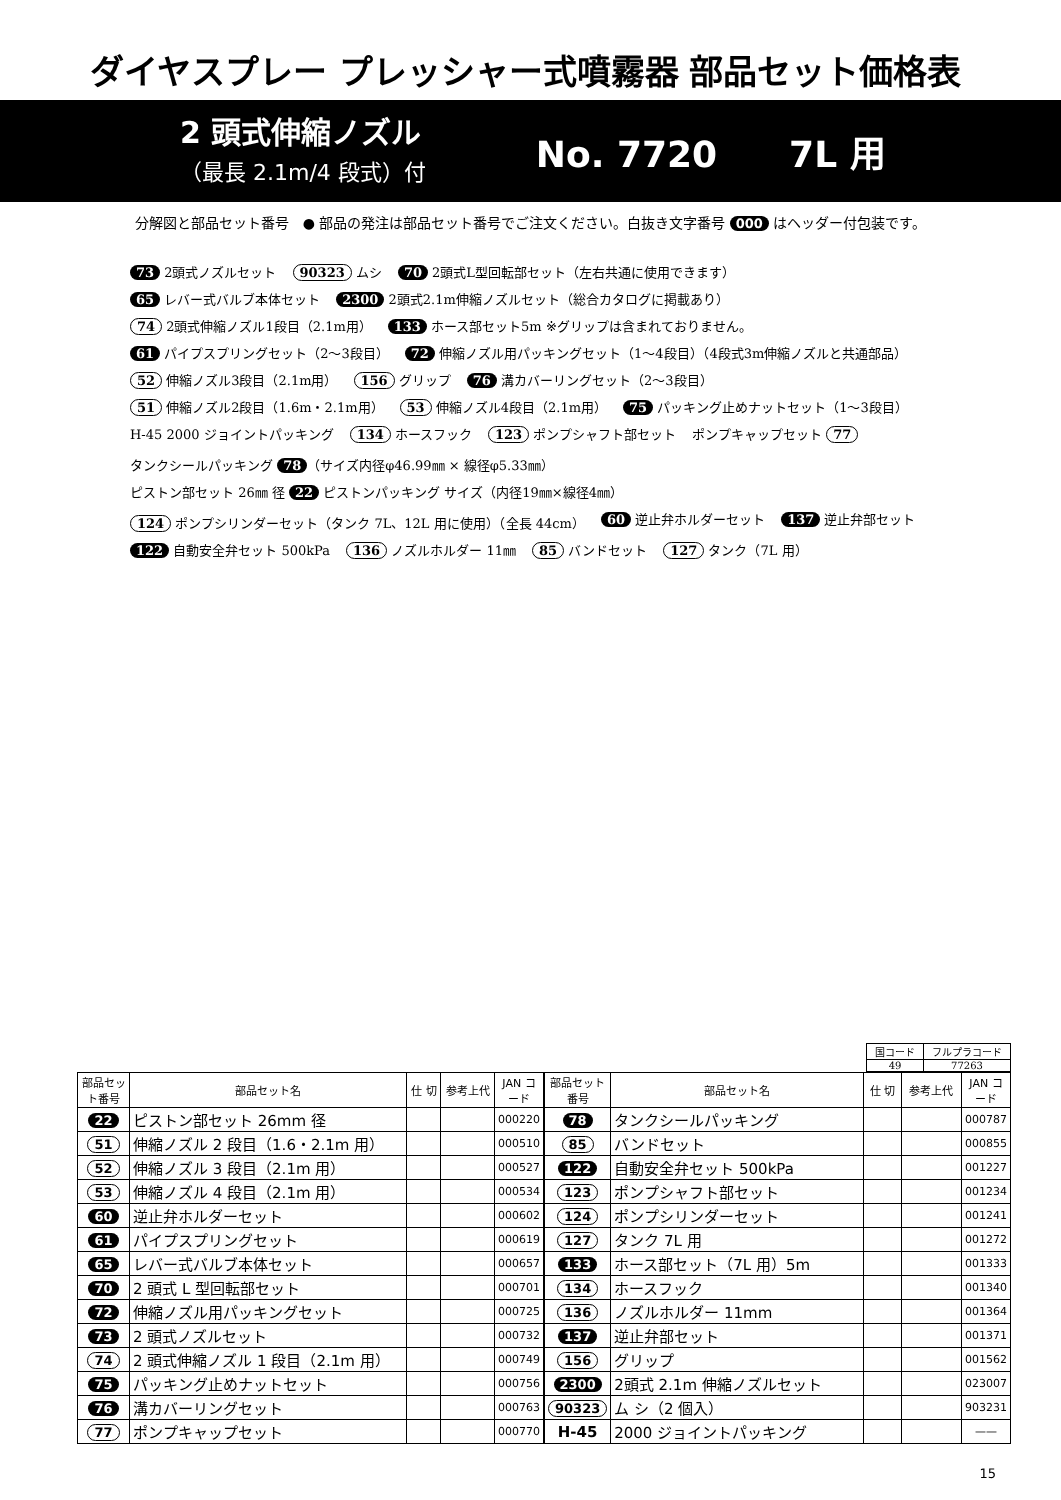ダイヤスプレー プレッシャー式噴霧器 部品セット価格表
2 頭式伸縮ノズル
（最長 2.1m/4 段式）付
No. 7720　　7L 用
分解図と部品セット番号　● 部品の発注は部品セット番号でご注文ください。白抜き文字番号 000 はヘッダー付包装です。
73 2頭式ノズルセット 90323 ムシ 70 2頭式L型回転部セット（左右共通に使用できます） 65 レバー式バルブ本体セット 2300 2頭式2.1m伸縮ノズルセット（総合カタログに掲載あり） 74 2頭式伸縮ノズル1段目（2.1m用） 133 ホース部セット5m ※グリップは含まれておりません。 61 パイプスプリングセット（2〜3段目） 72 伸縮ノズル用パッキングセット（1〜4段目）（4段式3m伸縮ノズルと共通部品） 52 伸縮ノズル3段目（2.1m用） 156 グリップ 76 溝カバーリングセット（2〜3段目） 51 伸縮ノズル2段目（1.6m・2.1m用） 53 伸縮ノズル4段目（2.1m用） 75 パッキング止めナットセット（1〜3段目） H-45 2000 ジョイントパッキング 134 ホースフック 123 ポンプシャフト部セット ポンプキャップセット 77 タンクシールパッキング 78 （サイズ内径φ46.99㎜ × 線径φ5.33㎜） ピストン部セット 26㎜ 径 22 ピストンパッキング サイズ（内径19㎜×線径4㎜） 124 ポンプシリンダーセット（タンク 7L、12L 用に使用）（全長 44cm） 60 逆止弁ホルダーセット 137 逆止弁部セット 122 自動安全弁セット 500kPa 136 ノズルホルダー 11㎜ 85 バンドセット 127 タンク（7L 用）
| 国コード | フルプラコード |
| 49 | 77263 |
| 部品セット番号 | 部品セット名 | 仕 切 | 参考上代 | JAN コード |
| --- | --- | --- | --- | --- |
| 22 | ピストン部セット 26mm 径 | | | 000220 |
| 51 | 伸縮ノズル 2 段目（1.6・2.1m 用） | | | 000510 |
| 52 | 伸縮ノズル 3 段目（2.1m 用） | | | 000527 |
| 53 | 伸縮ノズル 4 段目（2.1m 用） | | | 000534 |
| 60 | 逆止弁ホルダーセット | | | 000602 |
| 61 | パイプスプリングセット | | | 000619 |
| 65 | レバー式バルブ本体セット | | | 000657 |
| 70 | 2 頭式 L 型回転部セット | | | 000701 |
| 72 | 伸縮ノズル用パッキングセット | | | 000725 |
| 73 | 2 頭式ノズルセット | | | 000732 |
| 74 | 2 頭式伸縮ノズル 1 段目（2.1m 用） | | | 000749 |
| 75 | パッキング止めナットセット | | | 000756 |
| 76 | 溝カバーリングセット | | | 000763 |
| 77 | ポンプキャップセット | | | 000770 |
| 部品セット番号 | 部品セット名 | 仕 切 | 参考上代 | JAN コード |
| --- | --- | --- | --- | --- |
| 78 | タンクシールパッキング | | | 000787 |
| 85 | バンドセット | | | 000855 |
| 122 | 自動安全弁セット 500kPa | | | 001227 |
| 123 | ポンプシャフト部セット | | | 001234 |
| 124 | ポンプシリンダーセット | | | 001241 |
| 127 | タンク 7L 用 | | | 001272 |
| 133 | ホース部セット（7L 用）5m | | | 001333 |
| 134 | ホースフック | | | 001340 |
| 136 | ノズルホルダー 11mm | | | 001364 |
| 137 | 逆止弁部セット | | | 001371 |
| 156 | グリップ | | | 001562 |
| 2300 | 2頭式 2.1m 伸縮ノズルセット | | | 023007 |
| 90323 | ム シ（2 個入） | | | 903231 |
| H-45 | 2000 ジョイントパッキング | | | —— |
15